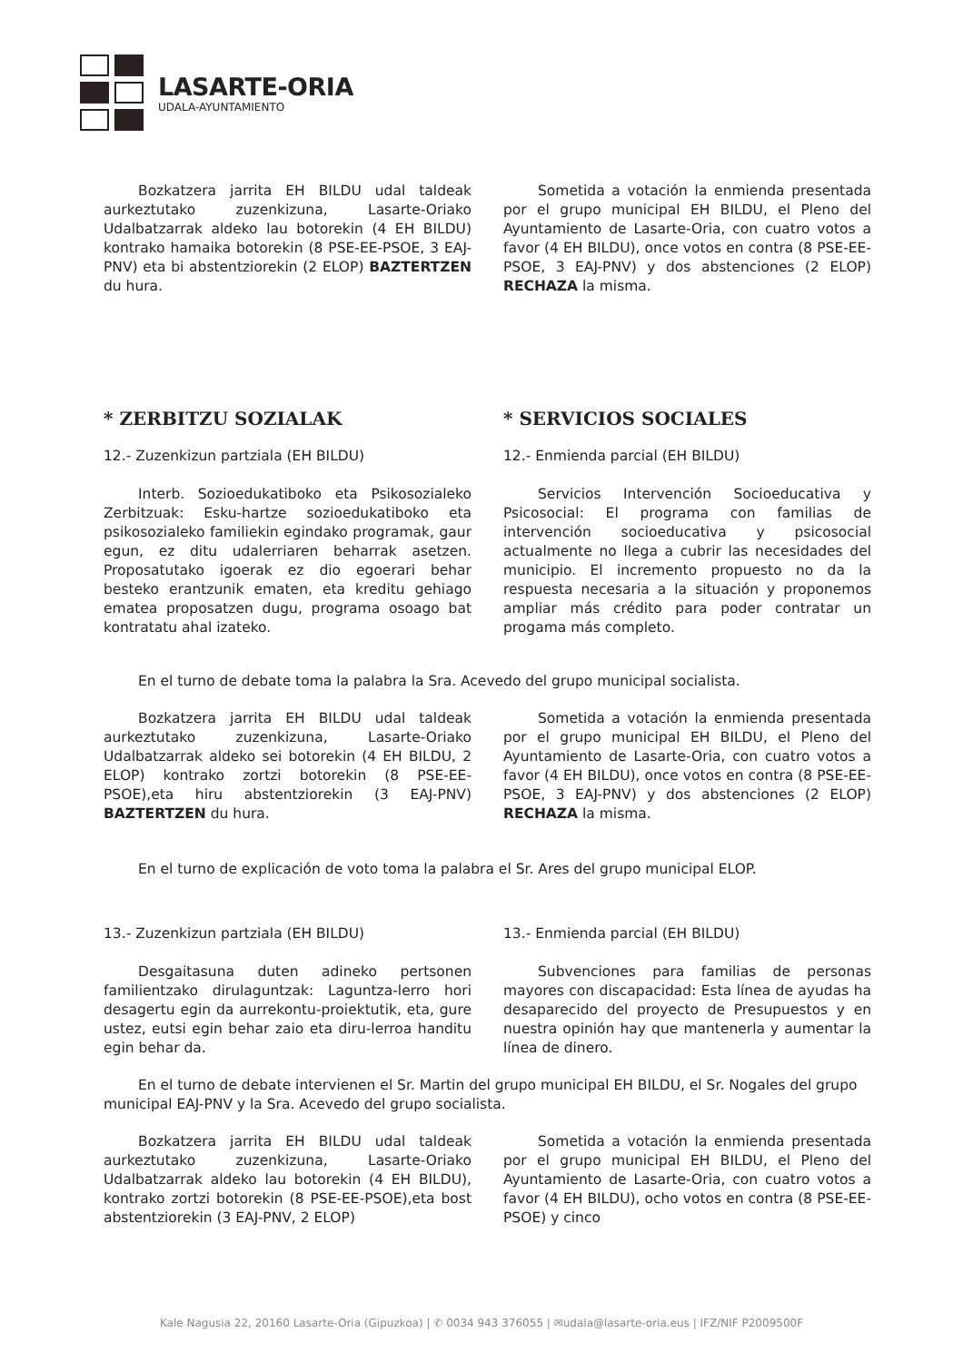LASARTE-ORIA
UDALA-AYUNTAMIENTO
Bozkatzera jarrita EH BILDU udal taldeak aurkeztutako zuzenkizuna, Lasarte-Oriako Udalbatzarrak aldeko lau botorekin (4 EH BILDU) kontrako hamaika botorekin (8 PSE-EE-PSOE, 3 EAJ-PNV) eta bi abstentziorekin (2 ELOP) BAZTERTZEN du hura.
Sometida a votación la enmienda presentada por el grupo municipal EH BILDU, el Pleno del Ayuntamiento de Lasarte-Oria, con cuatro votos a favor (4 EH BILDU), once votos en contra (8 PSE-EE-PSOE, 3 EAJ-PNV) y dos abstenciones (2 ELOP) RECHAZA la misma.
* ZERBITZU SOZIALAK * SERVICIOS SOCIALES
12.- Zuzenkizun partziala (EH BILDU)
Interb. Sozioedukatiboko eta Psikosozialeko Zerbitzuak: Esku-hartze sozioedukatiboko eta psikosozialeko familiekin egindako programak, gaur egun, ez ditu udalerriaren beharrak asetzen. Proposatutako igoerak ez dio egoerari behar besteko erantzunik ematen, eta kreditu gehiago ematea proposatzen dugu, programa osoago bat kontratatu ahal izateko.
12.- Enmienda parcial (EH BILDU)
Servicios Intervención Socioeducativa y Psicosocial: El programa con familias de intervención socioeducativa y psicosocial actualmente no llega a cubrir las necesidades del municipio. El incremento propuesto no da la respuesta necesaria a la situación y proponemos ampliar más crédito para poder contratar un progama más completo.
En el turno de debate toma la palabra la Sra. Acevedo del grupo municipal socialista.
Bozkatzera jarrita EH BILDU udal taldeak aurkeztutako zuzenkizuna, Lasarte-Oriako Udalbatzarrak aldeko sei botorekin (4 EH BILDU, 2 ELOP) kontrako zortzi botorekin (8 PSE-EE-PSOE),eta hiru abstentziorekin (3 EAJ-PNV) BAZTERTZEN du hura.
Sometida a votación la enmienda presentada por el grupo municipal EH BILDU, el Pleno del Ayuntamiento de Lasarte-Oria, con cuatro votos a favor (4 EH BILDU), once votos en contra (8 PSE-EE-PSOE, 3 EAJ-PNV) y dos abstenciones (2 ELOP) RECHAZA la misma.
En el turno de explicación de voto toma la palabra el Sr. Ares del grupo municipal ELOP.
13.- Zuzenkizun partziala (EH BILDU)
Desgaitasuna duten adineko pertsonen familientzako dirulaguntzak: Laguntza-lerro hori desagertu egin da aurrekontu-proiektutik, eta, gure ustez, eutsi egin behar zaio eta diru-lerroa handitu egin behar da.
13.- Enmienda parcial (EH BILDU)
Subvenciones para familias de personas mayores con discapacidad: Esta línea de ayudas ha desaparecido del proyecto de Presupuestos y en nuestra opinión hay que mantenerla y aumentar la línea de dinero.
En el turno de debate intervienen el Sr. Martin del grupo municipal EH BILDU, el Sr. Nogales del grupo municipal EAJ-PNV y la Sra. Acevedo del grupo socialista.
Bozkatzera jarrita EH BILDU udal taldeak aurkeztutako zuzenkizuna, Lasarte-Oriako Udalbatzarrak aldeko lau botorekin (4 EH BILDU), kontrako zortzi botorekin (8 PSE-EE-PSOE),eta bost abstentziorekin (3 EAJ-PNV, 2 ELOP)
Sometida a votación la enmienda presentada por el grupo municipal EH BILDU, el Pleno del Ayuntamiento de Lasarte-Oria, con cuatro votos a favor (4 EH BILDU), ocho votos en contra (8 PSE-EE-PSOE) y cinco
Kale Nagusia 22, 20160 Lasarte-Oria (Gipuzkoa) | ✆ 0034 943 376055 | ✉udala@lasarte-oria.eus | IFZ/NIF P2009500F